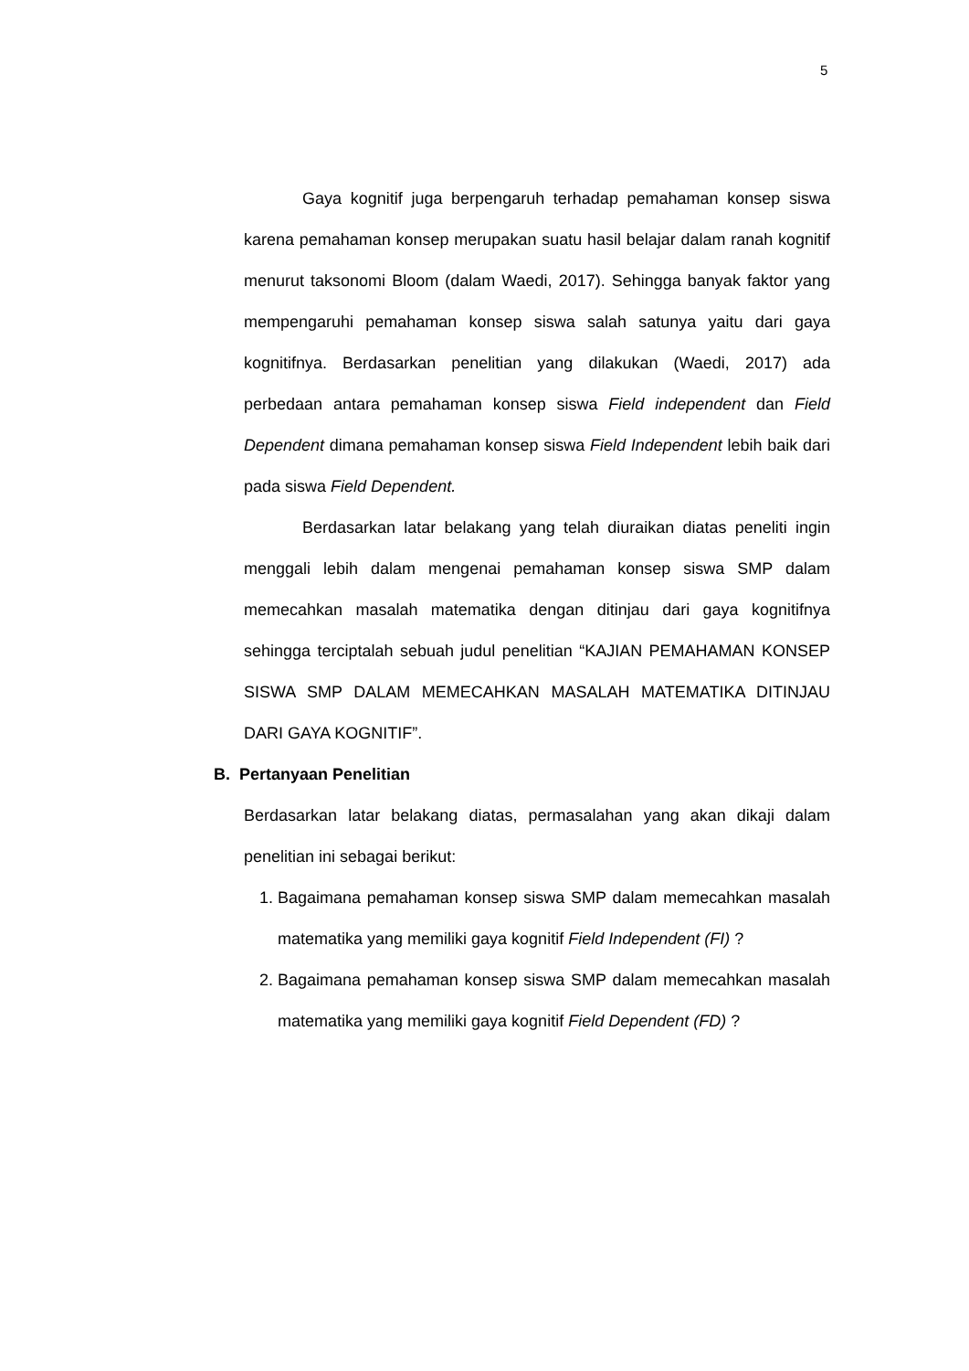5
Gaya kognitif juga berpengaruh terhadap pemahaman konsep siswa karena pemahaman konsep merupakan suatu hasil belajar dalam ranah kognitif menurut taksonomi Bloom (dalam Waedi, 2017). Sehingga banyak faktor yang mempengaruhi pemahaman konsep siswa salah satunya yaitu dari gaya kognitifnya. Berdasarkan penelitian yang dilakukan (Waedi, 2017) ada perbedaan antara pemahaman konsep siswa Field independent dan Field Dependent dimana pemahaman konsep siswa Field Independent lebih baik dari pada siswa Field Dependent.
Berdasarkan latar belakang yang telah diuraikan diatas peneliti ingin menggali lebih dalam mengenai pemahaman konsep siswa SMP dalam memecahkan masalah matematika dengan ditinjau dari gaya kognitifnya sehingga terciptalah sebuah judul penelitian “KAJIAN PEMAHAMAN KONSEP SISWA SMP DALAM MEMECAHKAN MASALAH MATEMATIKA DITINJAU DARI GAYA KOGNITIF”.
B. Pertanyaan Penelitian
Berdasarkan latar belakang diatas, permasalahan yang akan dikaji dalam penelitian ini sebagai berikut:
1. Bagaimana pemahaman konsep siswa SMP dalam memecahkan masalah matematika yang memiliki gaya kognitif Field Independent (FI) ?
2. Bagaimana pemahaman konsep siswa SMP dalam memecahkan masalah matematika yang memiliki gaya kognitif Field Dependent (FD) ?